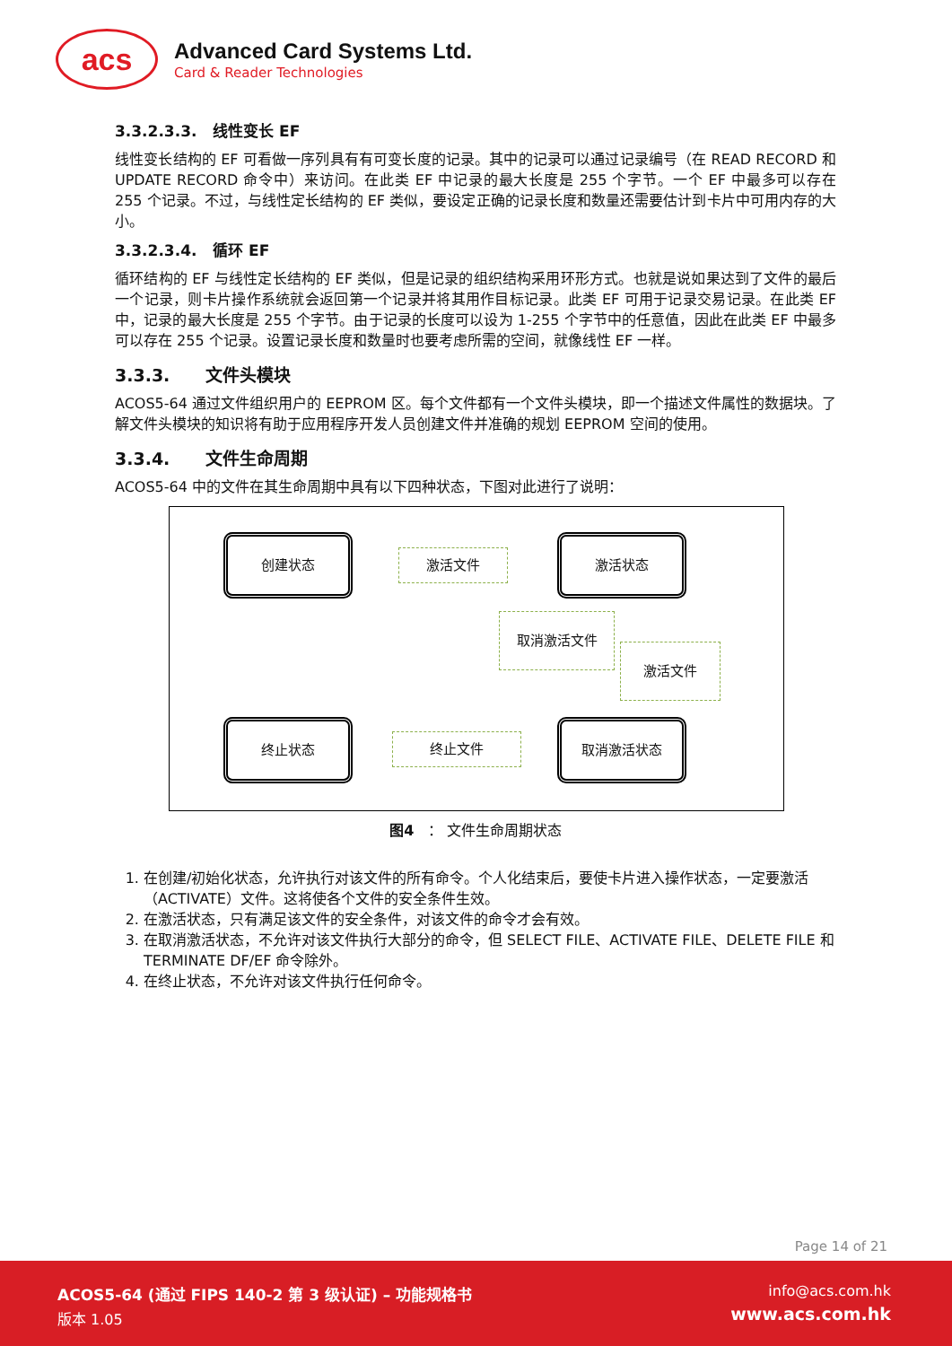acs
Advanced Card Systems Ltd.
Card & Reader Technologies
3.3.2.3.3. 线性变长 EF
线性变长结构的 EF 可看做一序列具有有可变长度的记录。其中的记录可以通过记录编号（在 READ RECORD 和 UPDATE RECORD 命令中）来访问。在此类 EF 中记录的最大长度是 255 个字节。一个 EF 中最多可以存在 255 个记录。不过，与线性定长结构的 EF 类似，要设定正确的记录长度和数量还需要估计到卡片中可用内存的大小。
3.3.2.3.4. 循环 EF
循环结构的 EF 与线性定长结构的 EF 类似，但是记录的组织结构采用环形方式。也就是说如果达到了文件的最后一个记录，则卡片操作系统就会返回第一个记录并将其用作目标记录。此类 EF 可用于记录交易记录。在此类 EF 中，记录的最大长度是 255 个字节。由于记录的长度可以设为 1-255 个字节中的任意值，因此在此类 EF 中最多可以存在 255 个记录。设置记录长度和数量时也要考虑所需的空间，就像线性 EF 一样。
3.3.3. 文件头模块
ACOS5-64 通过文件组织用户的 EEPROM 区。每个文件都有一个文件头模块，即一个描述文件属性的数据块。了解文件头模块的知识将有助于应用程序开发人员创建文件并准确的规划 EEPROM 空间的使用。
3.3.4. 文件生命周期
ACOS5-64 中的文件在其生命周期中具有以下四种状态，下图对此进行了说明：
创建状态
激活文件
激活状态
取消激活文件
激活文件
终止状态
终止文件
取消激活状态
图4 ： 文件生命周期状态
1. 在创建/初始化状态，允许执行对该文件的所有命令。个人化结束后，要使卡片进入操作状态，一定要激活（ACTIVATE）文件。这将使各个文件的安全条件生效。
2. 在激活状态，只有满足该文件的安全条件，对该文件的命令才会有效。
3. 在取消激活状态，不允许对该文件执行大部分的命令，但 SELECT FILE、ACTIVATE FILE、DELETE FILE 和 TERMINATE DF/EF 命令除外。
4. 在终止状态，不允许对该文件执行任何命令。
Page 14 of 21
ACOS5-64 (通过 FIPS 140-2 第 3 级认证) – 功能规格书
版本 1.05
info@acs.com.hk
www.acs.com.hk